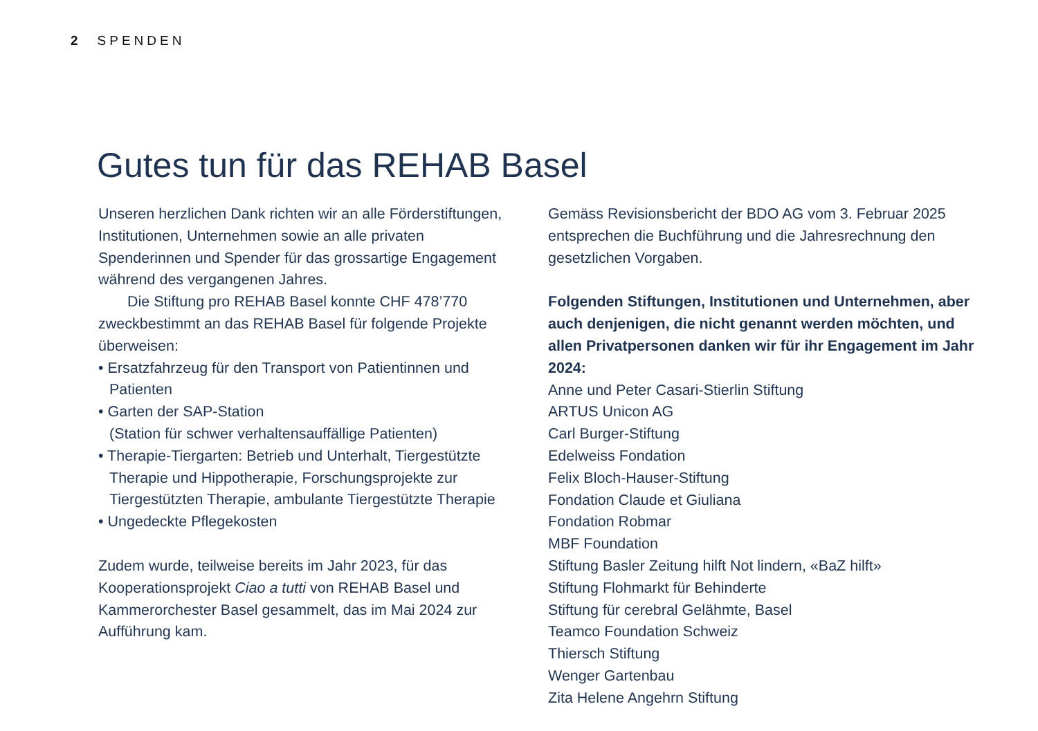2 SPENDEN
Gutes tun für das REHAB Basel
Unseren herzlichen Dank richten wir an alle Förderstif­tungen, Institutionen, Unternehmen sowie an alle privaten Spenderinnen und Spender für das grossartige Engagement während des vergangenen Jahres.
Die Stiftung pro REHAB Basel konnte CHF 478’770 zweckbestimmt an das REHAB Basel für folgende Projekte überweisen:
• Ersatzfahrzeug für den Transport von Patientinnen und Patienten
• Garten der SAP-Station
(Station für schwer verhaltensauffällige Patienten)
• Therapie-Tiergarten: Betrieb und Unterhalt, Tiergestützte Therapie und Hippotherapie, Forschungsprojekte zur Tiergestützten Therapie, ambulante Tiergestützte Therapie
• Ungedeckte Pflegekosten
Zudem wurde, teilweise bereits im Jahr 2023, für das Kooperationsprojekt Ciao a tutti von REHAB Basel und Kammerorchester Basel gesammelt, das im Mai 2024 zur Aufführung kam.
Gemäss Revisionsbericht der BDO AG vom 3. Februar 2025 entsprechen die Buchführung und die Jahresrechnung den gesetzlichen Vorgaben.
Folgenden Stiftungen, Institutionen und Unternehmen, aber auch denjenigen, die nicht genannt werden möchten, und allen Privatpersonen danken wir für ihr Engagement im Jahr 2024:
Anne und Peter Casari-Stierlin Stiftung
ARTUS Unicon AG
Carl Burger-Stiftung
Edelweiss Fondation
Felix Bloch-Hauser-Stiftung
Fondation Claude et Giuliana
Fondation Robmar
MBF Foundation
Stiftung Basler Zeitung hilft Not lindern, «BaZ hilft»
Stiftung Flohmarkt für Behinderte
Stiftung für cerebral Gelähmte, Basel
Teamco Foundation Schweiz
Thiersch Stiftung
Wenger Gartenbau
Zita Helene Angehrn Stiftung